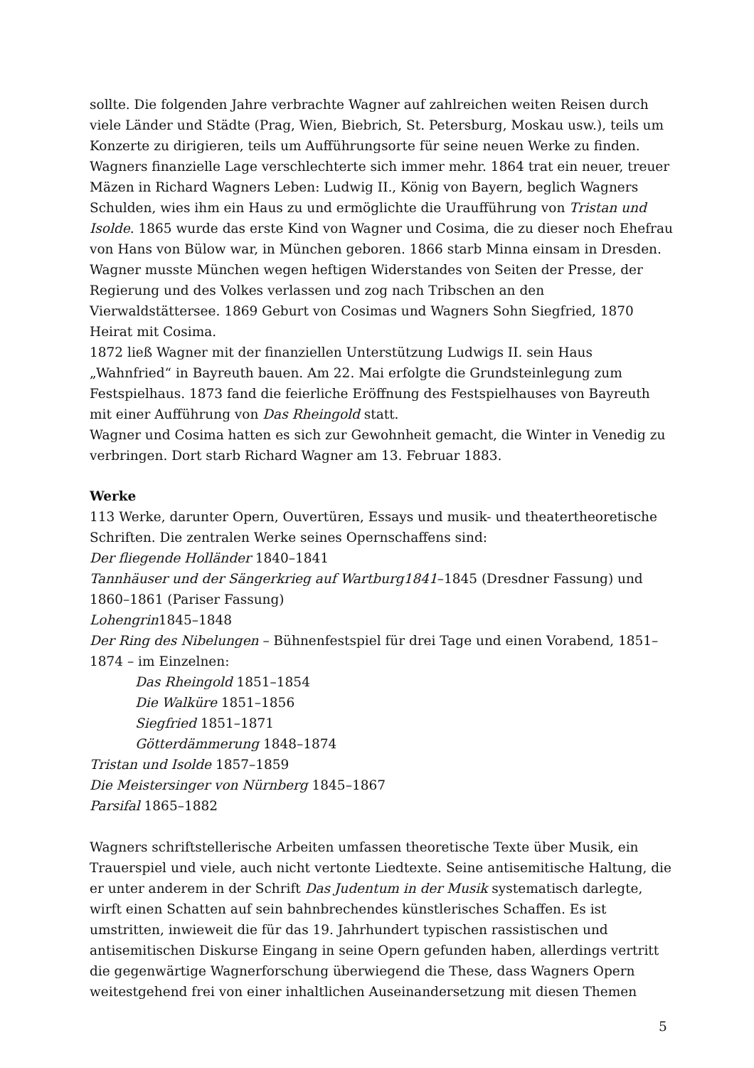sollte. Die folgenden Jahre verbrachte Wagner auf zahlreichen weiten Reisen durch viele Länder und Städte (Prag, Wien, Biebrich, St. Petersburg, Moskau usw.), teils um Konzerte zu dirigieren, teils um Aufführungsorte für seine neuen Werke zu finden. Wagners finanzielle Lage verschlechterte sich immer mehr. 1864 trat ein neuer, treuer Mäzen in Richard Wagners Leben: Ludwig II., König von Bayern, beglich Wagners Schulden, wies ihm ein Haus zu und ermöglichte die Uraufführung von Tristan und Isolde. 1865 wurde das erste Kind von Wagner und Cosima, die zu dieser noch Ehefrau von Hans von Bülow war, in München geboren. 1866 starb Minna einsam in Dresden. Wagner musste München wegen heftigen Widerstandes von Seiten der Presse, der Regierung und des Volkes verlassen und zog nach Tribschen an den Vierwaldstättersee. 1869 Geburt von Cosimas und Wagners Sohn Siegfried, 1870 Heirat mit Cosima.
1872 ließ Wagner mit der finanziellen Unterstützung Ludwigs II. sein Haus „Wahnfried“ in Bayreuth bauen. Am 22. Mai erfolgte die Grundsteinlegung zum Festspielhaus. 1873 fand die feierliche Eröffnung des Festspielhauses von Bayreuth mit einer Aufführung von Das Rheingold statt.
Wagner und Cosima hatten es sich zur Gewohnheit gemacht, die Winter in Venedig zu verbringen. Dort starb Richard Wagner am 13. Februar 1883.
Werke
113 Werke, darunter Opern, Ouvertüren, Essays und musik- und theatertheoretische Schriften. Die zentralen Werke seines Opernschaffens sind:
Der fliegende Holländer 1840–1841
Tannhäuser und der Sängerkrieg auf Wartburg1841–1845 (Dresdner Fassung) und 1860–1861 (Pariser Fassung)
Lohengrin1845–1848
Der Ring des Nibelungen – Bühnenfestspiel für drei Tage und einen Vorabend, 1851–1874 – im Einzelnen:
Das Rheingold 1851–1854
Die Walküre 1851–1856
Siegfried 1851–1871
Götterdämmerung 1848–1874
Tristan und Isolde 1857–1859
Die Meistersinger von Nürnberg 1845–1867
Parsifal 1865–1882
Wagners schriftstellerische Arbeiten umfassen theoretische Texte über Musik, ein Trauerspiel und viele, auch nicht vertonte Liedtexte. Seine antisemitische Haltung, die er unter anderem in der Schrift Das Judentum in der Musik systematisch darlegte, wirft einen Schatten auf sein bahnbrechendes künstlerisches Schaffen. Es ist umstritten, inwieweit die für das 19. Jahrhundert typischen rassistischen und antisemitischen Diskurse Eingang in seine Opern gefunden haben, allerdings vertritt die gegenwärtige Wagnerforschung überwiegend die These, dass Wagners Opern weitestgehend frei von einer inhaltlichen Auseinandersetzung mit diesen Themen
5